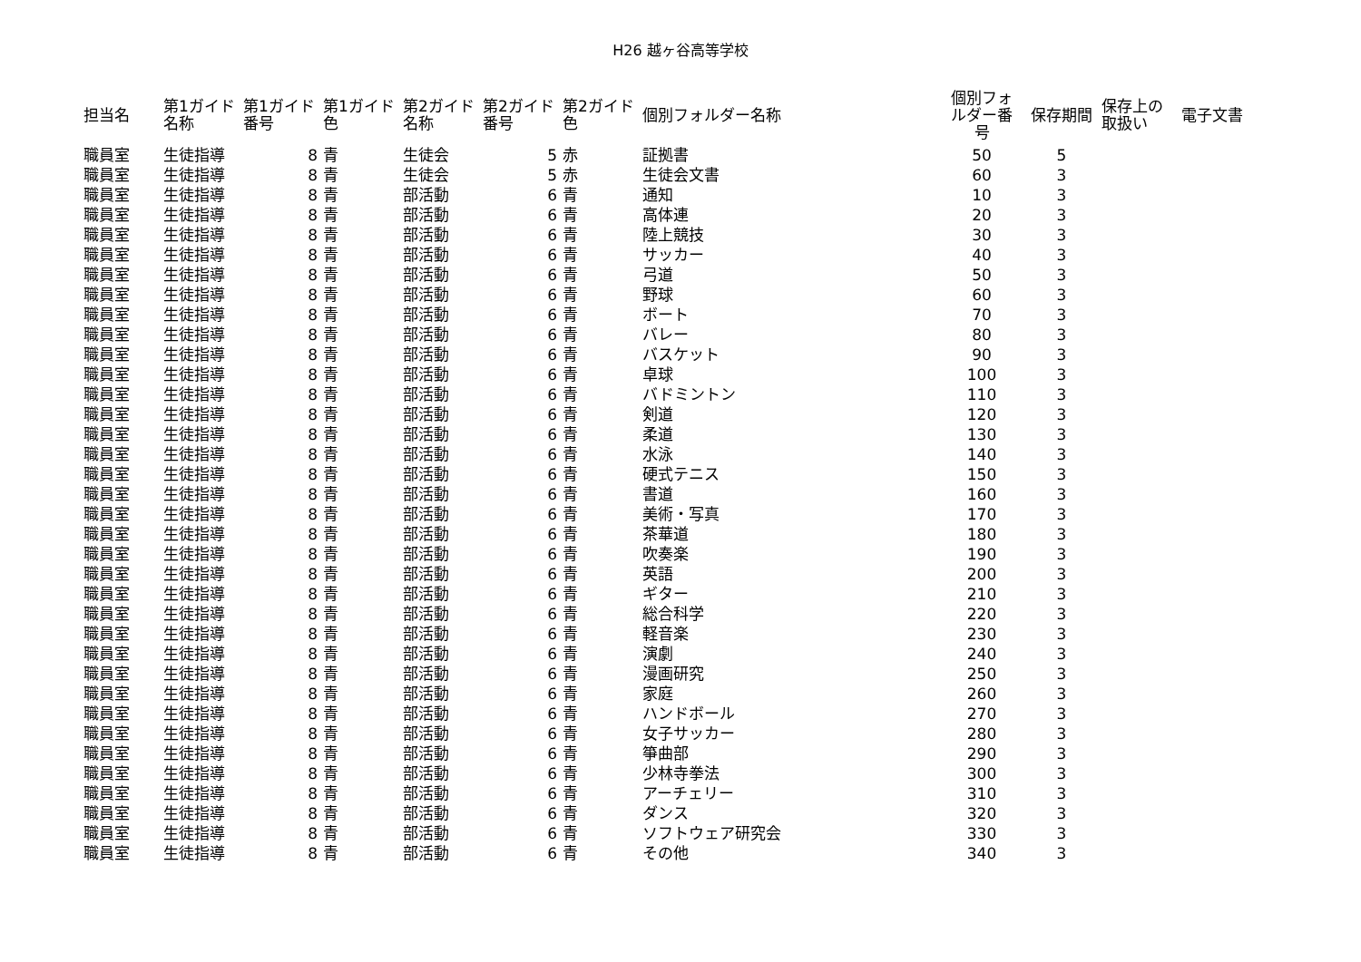H26 越ヶ谷高等学校
| 担当名 | 第1ガイド 名称 | 第1ガイド 番号 | 第1ガイド 色 | 第2ガイド 名称 | 第2ガイド 番号 | 第2ガイド 色 | 個別フォルダー名称 | 個別フォ ルダー番 号 | 保存期間 | 保存上の 取扱い | 電子文書 |
| --- | --- | --- | --- | --- | --- | --- | --- | --- | --- | --- | --- |
| 職員室 | 生徒指導 | 8 | 青 | 生徒会 | 5 | 赤 | 証拠書 | 50 | 5 | | |
| 職員室 | 生徒指導 | 8 | 青 | 生徒会 | 5 | 赤 | 生徒会文書 | 60 | 3 | | |
| 職員室 | 生徒指導 | 8 | 青 | 部活動 | 6 | 青 | 通知 | 10 | 3 | | |
| 職員室 | 生徒指導 | 8 | 青 | 部活動 | 6 | 青 | 高体連 | 20 | 3 | | |
| 職員室 | 生徒指導 | 8 | 青 | 部活動 | 6 | 青 | 陸上競技 | 30 | 3 | | |
| 職員室 | 生徒指導 | 8 | 青 | 部活動 | 6 | 青 | サッカー | 40 | 3 | | |
| 職員室 | 生徒指導 | 8 | 青 | 部活動 | 6 | 青 | 弓道 | 50 | 3 | | |
| 職員室 | 生徒指導 | 8 | 青 | 部活動 | 6 | 青 | 野球 | 60 | 3 | | |
| 職員室 | 生徒指導 | 8 | 青 | 部活動 | 6 | 青 | ボート | 70 | 3 | | |
| 職員室 | 生徒指導 | 8 | 青 | 部活動 | 6 | 青 | バレー | 80 | 3 | | |
| 職員室 | 生徒指導 | 8 | 青 | 部活動 | 6 | 青 | バスケット | 90 | 3 | | |
| 職員室 | 生徒指導 | 8 | 青 | 部活動 | 6 | 青 | 卓球 | 100 | 3 | | |
| 職員室 | 生徒指導 | 8 | 青 | 部活動 | 6 | 青 | バドミントン | 110 | 3 | | |
| 職員室 | 生徒指導 | 8 | 青 | 部活動 | 6 | 青 | 剣道 | 120 | 3 | | |
| 職員室 | 生徒指導 | 8 | 青 | 部活動 | 6 | 青 | 柔道 | 130 | 3 | | |
| 職員室 | 生徒指導 | 8 | 青 | 部活動 | 6 | 青 | 水泳 | 140 | 3 | | |
| 職員室 | 生徒指導 | 8 | 青 | 部活動 | 6 | 青 | 硬式テニス | 150 | 3 | | |
| 職員室 | 生徒指導 | 8 | 青 | 部活動 | 6 | 青 | 書道 | 160 | 3 | | |
| 職員室 | 生徒指導 | 8 | 青 | 部活動 | 6 | 青 | 美術・写真 | 170 | 3 | | |
| 職員室 | 生徒指導 | 8 | 青 | 部活動 | 6 | 青 | 茶華道 | 180 | 3 | | |
| 職員室 | 生徒指導 | 8 | 青 | 部活動 | 6 | 青 | 吹奏楽 | 190 | 3 | | |
| 職員室 | 生徒指導 | 8 | 青 | 部活動 | 6 | 青 | 英語 | 200 | 3 | | |
| 職員室 | 生徒指導 | 8 | 青 | 部活動 | 6 | 青 | ギター | 210 | 3 | | |
| 職員室 | 生徒指導 | 8 | 青 | 部活動 | 6 | 青 | 総合科学 | 220 | 3 | | |
| 職員室 | 生徒指導 | 8 | 青 | 部活動 | 6 | 青 | 軽音楽 | 230 | 3 | | |
| 職員室 | 生徒指導 | 8 | 青 | 部活動 | 6 | 青 | 演劇 | 240 | 3 | | |
| 職員室 | 生徒指導 | 8 | 青 | 部活動 | 6 | 青 | 漫画研究 | 250 | 3 | | |
| 職員室 | 生徒指導 | 8 | 青 | 部活動 | 6 | 青 | 家庭 | 260 | 3 | | |
| 職員室 | 生徒指導 | 8 | 青 | 部活動 | 6 | 青 | ハンドボール | 270 | 3 | | |
| 職員室 | 生徒指導 | 8 | 青 | 部活動 | 6 | 青 | 女子サッカー | 280 | 3 | | |
| 職員室 | 生徒指導 | 8 | 青 | 部活動 | 6 | 青 | 箏曲部 | 290 | 3 | | |
| 職員室 | 生徒指導 | 8 | 青 | 部活動 | 6 | 青 | 少林寺拳法 | 300 | 3 | | |
| 職員室 | 生徒指導 | 8 | 青 | 部活動 | 6 | 青 | アーチェリー | 310 | 3 | | |
| 職員室 | 生徒指導 | 8 | 青 | 部活動 | 6 | 青 | ダンス | 320 | 3 | | |
| 職員室 | 生徒指導 | 8 | 青 | 部活動 | 6 | 青 | ソフトウェア研究会 | 330 | 3 | | |
| 職員室 | 生徒指導 | 8 | 青 | 部活動 | 6 | 青 | その他 | 340 | 3 | | |